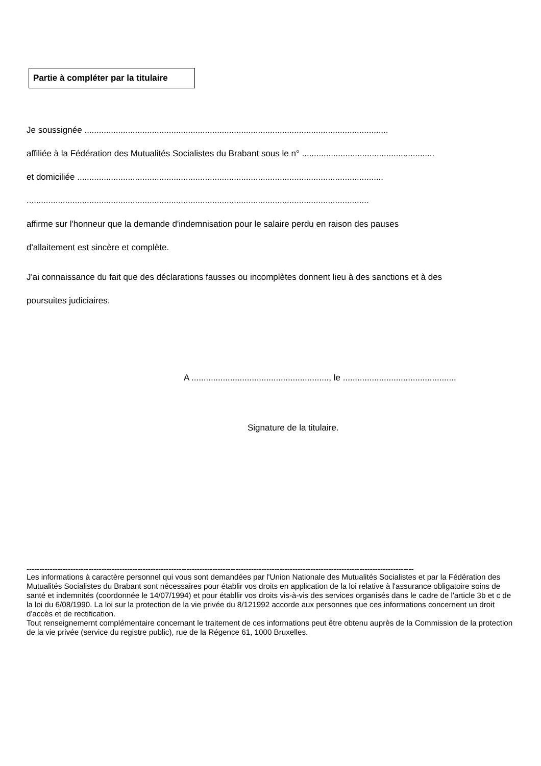Partie à compléter par la titulaire
Je soussignée ..............................................................................................................................
affiliée à la Fédération des Mutualités Socialistes du Brabant sous le n° .......................................................
et domiciliée ...............................................................................................................................
..............................................................................................................................................
affirme sur l'honneur que la demande d'indemnisation pour le salaire perdu en raison des pauses
d'allaitement est sincère et complète.
J'ai connaissance du fait que des déclarations fausses ou incomplètes donnent lieu à des sanctions et à des
poursuites judiciaires.
A ........................................................., le ...............................................
Signature de la titulaire.
------------------------------------------------------------------------------------------------------------------------------------------------------
Les informations à caractère personnel qui vous sont demandées par l'Union Nationale des Mutualités Socialistes et par la Fédération des Mutualités Socialistes du Brabant sont nécessaires pour établir vos droits en application de la loi relative à l'assurance obligatoire soins de santé et indemnités (coordonnée le 14/07/1994) et pour établlir vos droits vis-à-vis des services organisés dans le cadre de l'article 3b et c de la loi du 6/08/1990. La loi sur la protection de la vie privée du 8/121992 accorde aux personnes que ces informations concernent un droit d'accès et de rectification.
Tout renseignemernt complémentaire concernant le traitement de ces informations peut être obtenu auprès de la Commission de la protection de la vie privée (service du registre public), rue de la Régence 61, 1000 Bruxelles.